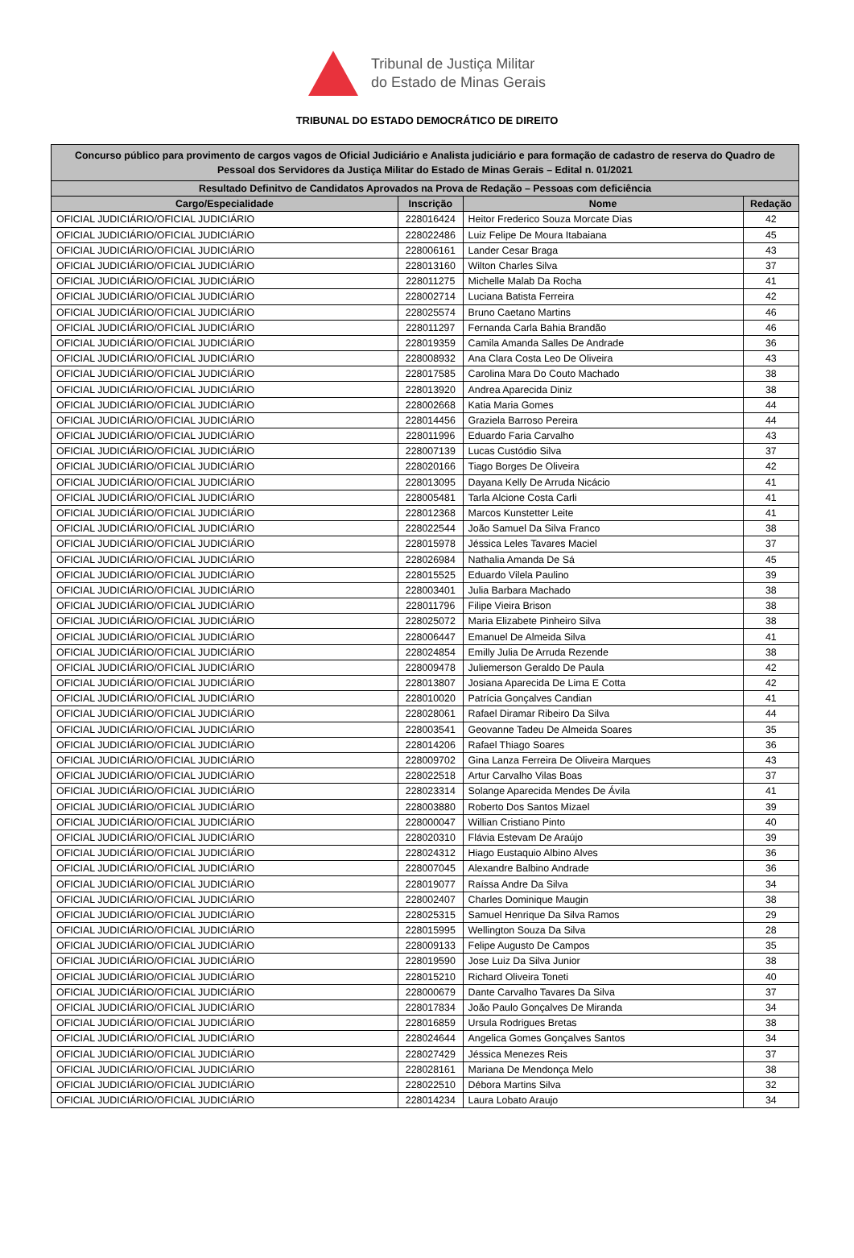Tribunal de Justiça Militar
do Estado de Minas Gerais
TRIBUNAL DO ESTADO DEMOCRÁTICO DE DIREITO
| Concurso público para provimento de cargos vagos de Oficial Judiciário e Analista judiciário e para formação de cadastro de reserva do Quadro de Pessoal dos Servidores da Justiça Militar do Estado de Minas Gerais – Edital n. 01/2021 | | | |
| --- | --- | --- | --- |
| Resultado Definitvo de Candidatos Aprovados na Prova de Redação – Pessoas com deficiência | | | |
| Cargo/Especialidade | Inscrição | Nome | Redação |
| OFICIAL JUDICIÁRIO/OFICIAL JUDICIÁRIO | 228016424 | Heitor Frederico Souza Morcate Dias | 42 |
| OFICIAL JUDICIÁRIO/OFICIAL JUDICIÁRIO | 228022486 | Luiz Felipe De Moura Itabaiana | 45 |
| OFICIAL JUDICIÁRIO/OFICIAL JUDICIÁRIO | 228006161 | Lander Cesar Braga | 43 |
| OFICIAL JUDICIÁRIO/OFICIAL JUDICIÁRIO | 228013160 | Wilton Charles Silva | 37 |
| OFICIAL JUDICIÁRIO/OFICIAL JUDICIÁRIO | 228011275 | Michelle Malab Da Rocha | 41 |
| OFICIAL JUDICIÁRIO/OFICIAL JUDICIÁRIO | 228002714 | Luciana Batista Ferreira | 42 |
| OFICIAL JUDICIÁRIO/OFICIAL JUDICIÁRIO | 228025574 | Bruno Caetano Martins | 46 |
| OFICIAL JUDICIÁRIO/OFICIAL JUDICIÁRIO | 228011297 | Fernanda Carla Bahia Brandão | 46 |
| OFICIAL JUDICIÁRIO/OFICIAL JUDICIÁRIO | 228019359 | Camila Amanda Salles De Andrade | 36 |
| OFICIAL JUDICIÁRIO/OFICIAL JUDICIÁRIO | 228008932 | Ana Clara Costa Leo De Oliveira | 43 |
| OFICIAL JUDICIÁRIO/OFICIAL JUDICIÁRIO | 228017585 | Carolina Mara Do Couto Machado | 38 |
| OFICIAL JUDICIÁRIO/OFICIAL JUDICIÁRIO | 228013920 | Andrea Aparecida Diniz | 38 |
| OFICIAL JUDICIÁRIO/OFICIAL JUDICIÁRIO | 228002668 | Katia Maria Gomes | 44 |
| OFICIAL JUDICIÁRIO/OFICIAL JUDICIÁRIO | 228014456 | Graziela Barroso Pereira | 44 |
| OFICIAL JUDICIÁRIO/OFICIAL JUDICIÁRIO | 228011996 | Eduardo Faria Carvalho | 43 |
| OFICIAL JUDICIÁRIO/OFICIAL JUDICIÁRIO | 228007139 | Lucas Custódio Silva | 37 |
| OFICIAL JUDICIÁRIO/OFICIAL JUDICIÁRIO | 228020166 | Tiago Borges De Oliveira | 42 |
| OFICIAL JUDICIÁRIO/OFICIAL JUDICIÁRIO | 228013095 | Dayana Kelly De Arruda Nicácio | 41 |
| OFICIAL JUDICIÁRIO/OFICIAL JUDICIÁRIO | 228005481 | Tarla Alcione Costa Carli | 41 |
| OFICIAL JUDICIÁRIO/OFICIAL JUDICIÁRIO | 228012368 | Marcos Kunstetter Leite | 41 |
| OFICIAL JUDICIÁRIO/OFICIAL JUDICIÁRIO | 228022544 | João Samuel Da Silva Franco | 38 |
| OFICIAL JUDICIÁRIO/OFICIAL JUDICIÁRIO | 228015978 | Jéssica Leles Tavares Maciel | 37 |
| OFICIAL JUDICIÁRIO/OFICIAL JUDICIÁRIO | 228026984 | Nathalia Amanda De Sá | 45 |
| OFICIAL JUDICIÁRIO/OFICIAL JUDICIÁRIO | 228015525 | Eduardo Vilela Paulino | 39 |
| OFICIAL JUDICIÁRIO/OFICIAL JUDICIÁRIO | 228003401 | Julia Barbara Machado | 38 |
| OFICIAL JUDICIÁRIO/OFICIAL JUDICIÁRIO | 228011796 | Filipe Vieira Brison | 38 |
| OFICIAL JUDICIÁRIO/OFICIAL JUDICIÁRIO | 228025072 | Maria Elizabete Pinheiro Silva | 38 |
| OFICIAL JUDICIÁRIO/OFICIAL JUDICIÁRIO | 228006447 | Emanuel De Almeida Silva | 41 |
| OFICIAL JUDICIÁRIO/OFICIAL JUDICIÁRIO | 228024854 | Emilly Julia De Arruda Rezende | 38 |
| OFICIAL JUDICIÁRIO/OFICIAL JUDICIÁRIO | 228009478 | Juliemerson Geraldo De Paula | 42 |
| OFICIAL JUDICIÁRIO/OFICIAL JUDICIÁRIO | 228013807 | Josiana Aparecida De Lima E Cotta | 42 |
| OFICIAL JUDICIÁRIO/OFICIAL JUDICIÁRIO | 228010020 | Patrícia Gonçalves Candian | 41 |
| OFICIAL JUDICIÁRIO/OFICIAL JUDICIÁRIO | 228028061 | Rafael Diramar Ribeiro Da Silva | 44 |
| OFICIAL JUDICIÁRIO/OFICIAL JUDICIÁRIO | 228003541 | Geovanne Tadeu De Almeida Soares | 35 |
| OFICIAL JUDICIÁRIO/OFICIAL JUDICIÁRIO | 228014206 | Rafael Thiago Soares | 36 |
| OFICIAL JUDICIÁRIO/OFICIAL JUDICIÁRIO | 228009702 | Gina Lanza Ferreira De Oliveira Marques | 43 |
| OFICIAL JUDICIÁRIO/OFICIAL JUDICIÁRIO | 228022518 | Artur Carvalho Vilas Boas | 37 |
| OFICIAL JUDICIÁRIO/OFICIAL JUDICIÁRIO | 228023314 | Solange Aparecida Mendes De Ávila | 41 |
| OFICIAL JUDICIÁRIO/OFICIAL JUDICIÁRIO | 228003880 | Roberto Dos Santos Mizael | 39 |
| OFICIAL JUDICIÁRIO/OFICIAL JUDICIÁRIO | 228000047 | Willian Cristiano Pinto | 40 |
| OFICIAL JUDICIÁRIO/OFICIAL JUDICIÁRIO | 228020310 | Flávia Estevam De Araújo | 39 |
| OFICIAL JUDICIÁRIO/OFICIAL JUDICIÁRIO | 228024312 | Hiago Eustaquio Albino Alves | 36 |
| OFICIAL JUDICIÁRIO/OFICIAL JUDICIÁRIO | 228007045 | Alexandre Balbino Andrade | 36 |
| OFICIAL JUDICIÁRIO/OFICIAL JUDICIÁRIO | 228019077 | Raíssa Andre Da Silva | 34 |
| OFICIAL JUDICIÁRIO/OFICIAL JUDICIÁRIO | 228002407 | Charles Dominique Maugin | 38 |
| OFICIAL JUDICIÁRIO/OFICIAL JUDICIÁRIO | 228025315 | Samuel Henrique Da Silva Ramos | 29 |
| OFICIAL JUDICIÁRIO/OFICIAL JUDICIÁRIO | 228015995 | Wellington Souza Da Silva | 28 |
| OFICIAL JUDICIÁRIO/OFICIAL JUDICIÁRIO | 228009133 | Felipe Augusto De Campos | 35 |
| OFICIAL JUDICIÁRIO/OFICIAL JUDICIÁRIO | 228019590 | Jose Luiz Da Silva Junior | 38 |
| OFICIAL JUDICIÁRIO/OFICIAL JUDICIÁRIO | 228015210 | Richard Oliveira Toneti | 40 |
| OFICIAL JUDICIÁRIO/OFICIAL JUDICIÁRIO | 228000679 | Dante Carvalho Tavares Da Silva | 37 |
| OFICIAL JUDICIÁRIO/OFICIAL JUDICIÁRIO | 228017834 | João Paulo Gonçalves De Miranda | 34 |
| OFICIAL JUDICIÁRIO/OFICIAL JUDICIÁRIO | 228016859 | Ursula Rodrigues Bretas | 38 |
| OFICIAL JUDICIÁRIO/OFICIAL JUDICIÁRIO | 228024644 | Angelica Gomes Gonçalves Santos | 34 |
| OFICIAL JUDICIÁRIO/OFICIAL JUDICIÁRIO | 228027429 | Jéssica Menezes Reis | 37 |
| OFICIAL JUDICIÁRIO/OFICIAL JUDICIÁRIO | 228028161 | Mariana De Mendonça Melo | 38 |
| OFICIAL JUDICIÁRIO/OFICIAL JUDICIÁRIO | 228022510 | Débora Martins Silva | 32 |
| OFICIAL JUDICIÁRIO/OFICIAL JUDICIÁRIO | 228014234 | Laura Lobato Araujo | 34 |